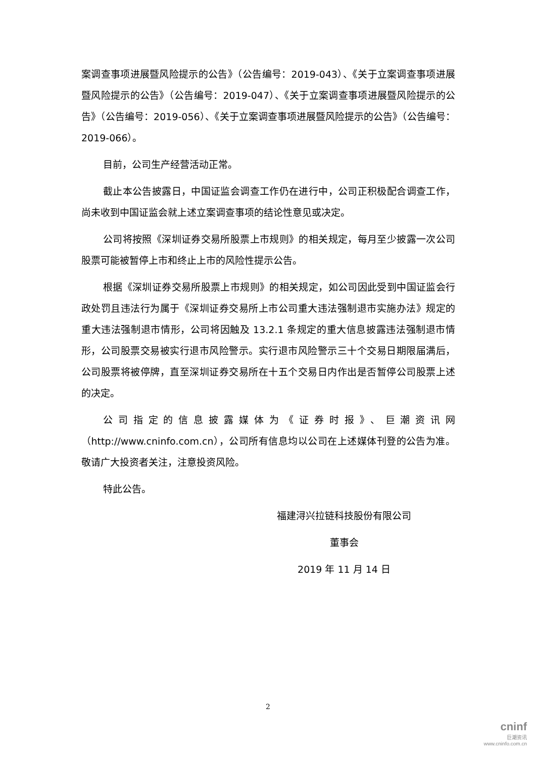案调查事项进展暨风险提示的公告》（公告编号：2019-043）、《关于立案调查事项进展暨风险提示的公告》（公告编号：2019-047）、《关于立案调查事项进展暨风险提示的公告》（公告编号：2019-056）、《关于立案调查事项进展暨风险提示的公告》（公告编号：2019-066）。
目前，公司生产经营活动正常。
截止本公告披露日，中国证监会调查工作仍在进行中，公司正积极配合调查工作，尚未收到中国证监会就上述立案调查事项的结论性意见或决定。
公司将按照《深圳证券交易所股票上市规则》的相关规定，每月至少披露一次公司股票可能被暂停上市和终止上市的风险性提示公告。
根据《深圳证券交易所股票上市规则》的相关规定，如公司因此受到中国证监会行政处罚且违法行为属于《深圳证券交易所上市公司重大违法强制退市实施办法》规定的重大违法强制退市情形，公司将因触及 13.2.1 条规定的重大信息披露违法强制退市情形，公司股票交易被实行退市风险警示。实行退市风险警示三十个交易日期限届满后，公司股票将被停牌，直至深圳证券交易所在十五个交易日内作出是否暂停公司股票上述的决定。
公司指定的信息披露媒体为《证券时报》、巨潮资讯网（http://www.cninfo.com.cn），公司所有信息均以公司在上述媒体刊登的公告为准。敬请广大投资者关注，注意投资风险。
特此公告。
福建浔兴拉链科技股份有限公司
董事会
2019 年 11 月 14 日
2
cninf
巨潮资讯
www.cninfo.com.cn